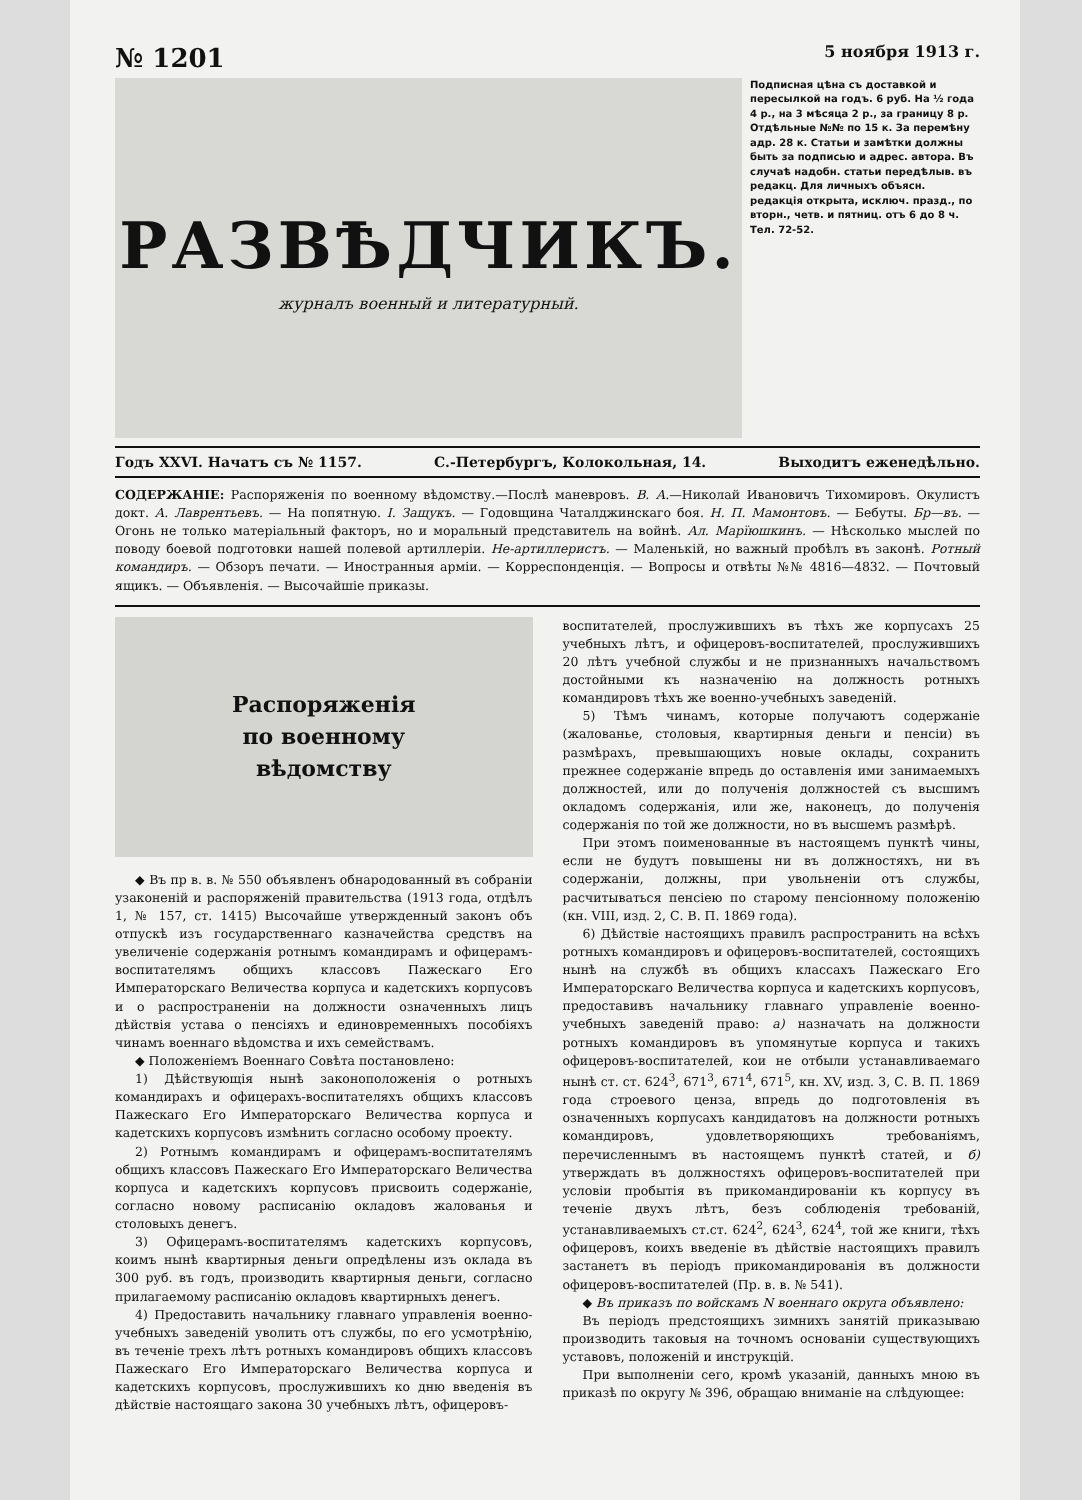№ 1201 5 ноября 1913 г.
РАЗВѢДЧИКЪ.
журналъ военный и литературный.
Подписная цѣна съ доставкой и пересылкой на годъ. 6 руб. На ½ года 4 р., на 3 мѣсяца 2 р., за границу 8 р. Отдѣльные №№ по 15 к. За перемѣну адр. 28 к. Статьи и замѣтки должны быть за подписью и адрес. автора. Въ случаѣ надобн. статьи передѣлыв. въ редакц. Для личныхъ объясн. редакція открыта, исключ. празд., по вторн., четв. и пятниц. отъ 6 до 8 ч. Тел. 72-52.
Годъ XXVI. Начатъ съ № 1157. С.-Петербургъ, Колокольная, 14. Выходитъ еженедѣльно.
СОДЕРЖАНІЕ: Распоряженія по военному вѣдомству.—Послѣ маневровъ. В. А.—Николай Ивановичъ Тихомировъ. Окулистъ докт. А. Лаврентьевъ. — На попятную. І. Защукъ. — Годовщина Чаталджинскаго боя. Н. П. Мамонтовъ. — Бебуты. Бр—въ. — Огонь не только матеріальный факторъ, но и моральный представитель на войнѣ. Ал. Марїюшкинъ. — Нѣсколько мыслей по поводу боевой подготовки нашей полевой артиллеріи. Не-артиллеристъ. — Маленькій, но важный пробѣлъ въ законѣ. Ротный командиръ. — Обзоръ печати. — Иностранныя арміи. — Корреспонденція. — Вопросы и отвѣты №№ 4816—4832. — Почтовый ящикъ. — Объявленія. — Высочайшіе приказы.
Распоряженія
по военному
вѣдомству
◆ Въ пр в. в. № 550 объявленъ обнародованный въ собраніи узаконеній и распоряженій правительства (1913 года, отдѣлъ 1, № 157, ст. 1415) Высочайше утвержденный законъ объ отпускѣ изъ государственнаго казначейства средствъ на увеличеніе содержанія ротнымъ командирамъ и офицерамъ-воспитателямъ общихъ классовъ Пажескаго Его Императорскаго Величества корпуса и кадетскихъ корпусовъ и о распространеніи на должности означенныхъ лицъ дѣйствія устава о пенсіяхъ и единовременныхъ пособіяхъ чинамъ военнаго вѣдомства и ихъ семействамъ.
◆ Положеніемъ Военнаго Совѣта постановлено:
1) Дѣйствующія нынѣ законоположенія о ротныхъ командирахъ и офицерахъ-воспитателяхъ общихъ классовъ Пажескаго Его Императорскаго Величества корпуса и кадетскихъ корпусовъ измѣнить согласно особому проекту.
2) Ротнымъ командирамъ и офицерамъ-воспитателямъ общихъ классовъ Пажескаго Его Императорскаго Величества корпуса и кадетскихъ корпусовъ присвоить содержаніе, согласно новому расписанію окладовъ жалованья и столовыхъ денегъ.
3) Офицерамъ-воспитателямъ кадетскихъ корпусовъ, коимъ нынѣ квартирныя деньги опредѣлены изъ оклада въ 300 руб. въ годъ, производить квартирныя деньги, согласно прилагаемому расписанію окладовъ квартирныхъ денегъ.
4) Предоставить начальнику главнаго управленія военно-учебныхъ заведеній уволить отъ службы, по его усмотрѣнію, въ теченіе трехъ лѣтъ ротныхъ командировъ общихъ классовъ Пажескаго Его Императорскаго Величества корпуса и кадетскихъ корпусовъ, прослужившихъ ко дню введенія въ дѣйствіе настоящаго закона 30 учебныхъ лѣтъ, офицеровъ-
воспитателей, прослужившихъ въ тѣхъ же корпусахъ 25 учебныхъ лѣтъ, и офицеровъ-воспитателей, прослужившихъ 20 лѣтъ учебной службы и не признанныхъ начальствомъ достойными къ назначенію на должность ротныхъ командировъ тѣхъ же военно-учебныхъ заведеній.
5) Тѣмъ чинамъ, которые получаютъ содержаніе (жалованье, столовыя, квартирныя деньги и пенсіи) въ размѣрахъ, превышающихъ новые оклады, сохранить прежнее содержаніе впредь до оставленія ими занимаемыхъ должностей, или до полученія должностей съ высшимъ окладомъ содержанія, или же, наконецъ, до полученія содержанія по той же должности, но въ высшемъ размѣрѣ.
При этомъ поименованные въ настоящемъ пунктѣ чины, если не будутъ повышены ни въ должностяхъ, ни въ содержаніи, должны, при увольненіи отъ службы, расчитываться пенсіею по старому пенсіонному положенію (кн. VIII, изд. 2, С. В. П. 1869 года).
6) Дѣйствіе настоящихъ правилъ распространить на всѣхъ ротныхъ командировъ и офицеровъ-воспитателей, состоящихъ нынѣ на службѣ въ общихъ классахъ Пажескаго Его Императорскаго Величества корпуса и кадетскихъ корпусовъ, предоставивъ начальнику главнаго управленіе военно-учебныхъ заведеній право: а) назначать на должности ротныхъ командировъ въ упомянутые корпуса и такихъ офицеровъ-воспитателей, кои не отбыли устанавливаемаго нынѣ ст. ст. 624<sup>3</sup>, 671<sup>3</sup>, 671<sup>4</sup>, 671<sup>5</sup>, кн. XV, изд. 3, С. В. П. 1869 года строевого ценза, впредь до подготовленія въ означенныхъ корпусахъ кандидатовъ на должности ротныхъ командировъ, удовлетворяющихъ требованіямъ, перечисленнымъ въ настоящемъ пунктѣ статей, и б) утверждать въ должностяхъ офицеровъ-воспитателей при условіи пробытія въ прикомандированіи къ корпусу въ теченіе двухъ лѣтъ, безъ соблюденія требованій, устанавливаемыхъ ст.ст. 624<sup>2</sup>, 624<sup>3</sup>, 624<sup>4</sup>, той же книги, тѣхъ офицеровъ, коихъ введеніе въ дѣйствіе настоящихъ правилъ застанетъ въ періодъ прикомандированія въ должности офицеровъ-воспитателей (Пр. в. в. № 541).
◆ Въ приказъ по войскамъ N военнаго округа объявлено:
Въ періодъ предстоящихъ зимнихъ занятій приказываю производить таковыя на точномъ основаніи существующихъ уставовъ, положеній и инструкцій.
При выполненіи сего, кромѣ указаній, данныхъ мною въ приказѣ по округу № 396, обращаю вниманіе на слѣдующее: